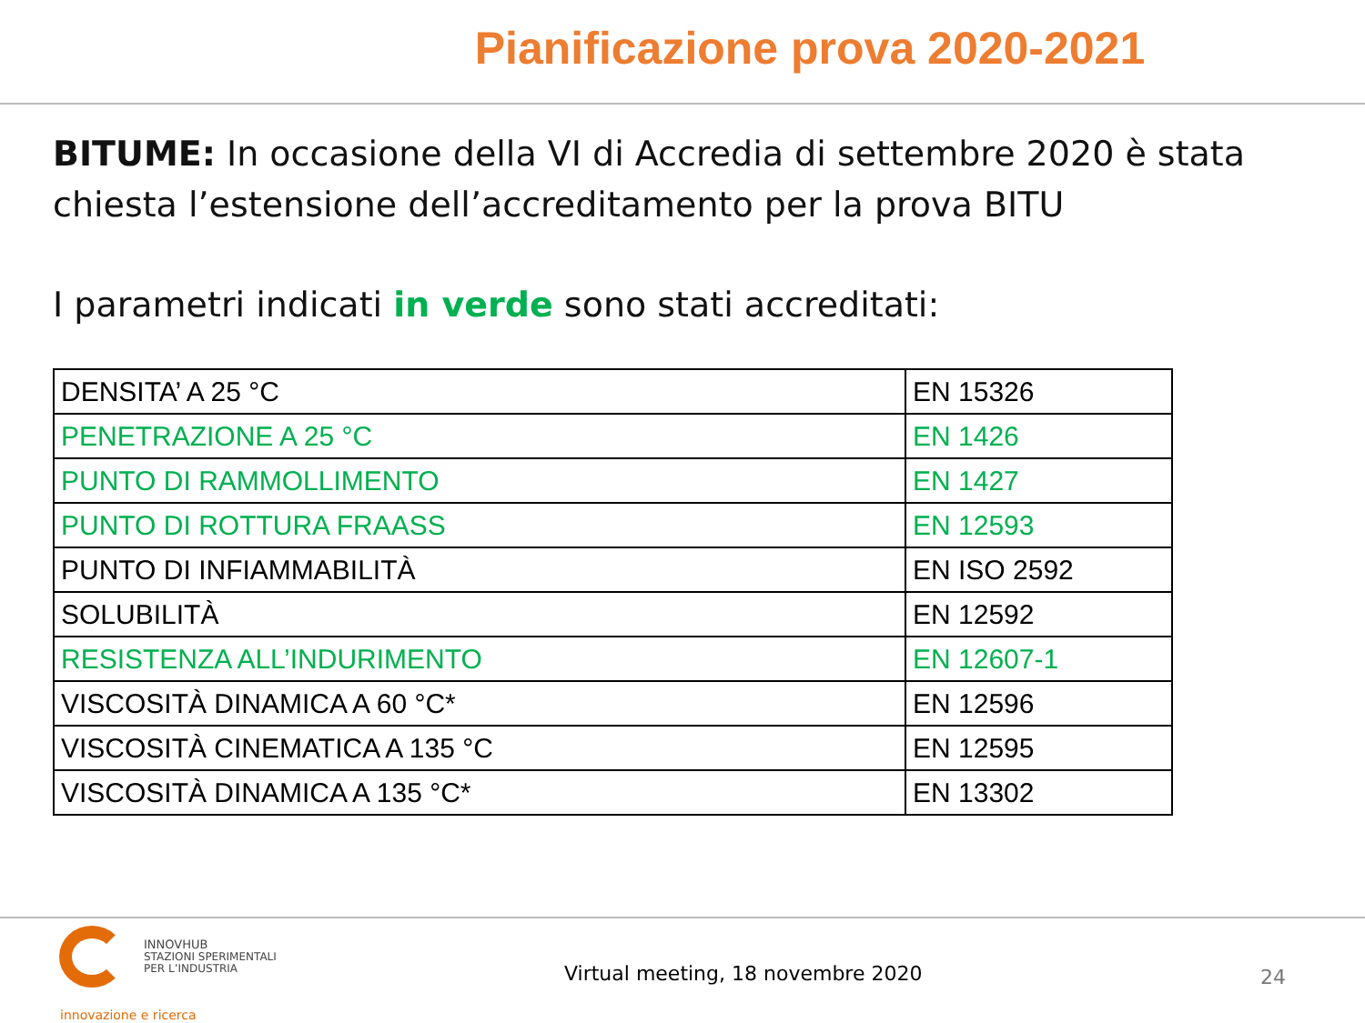Pianificazione prova 2020-2021
BITUME: In occasione della VI di Accredia di settembre 2020 è stata chiesta l’estensione dell’accreditamento per la prova BITU
I parametri indicati in verde sono stati accreditati:
| DENSITA’ A 25 °C | EN 15326 |
| PENETRAZIONE A 25 °C | EN 1426 |
| PUNTO DI RAMMOLLIMENTO | EN 1427 |
| PUNTO DI ROTTURA FRAASS | EN 12593 |
| PUNTO DI INFIAMMABILITÀ | EN ISO 2592 |
| SOLUBILITÀ | EN 12592 |
| RESISTENZA ALL’INDURIMENTO | EN 12607-1 |
| VISCOSITÀ DINAMICA A 60 °C* | EN 12596 |
| VISCOSITÀ CINEMATICA A 135 °C | EN 12595 |
| VISCOSITÀ DINAMICA A 135 °C* | EN 13302 |
INNOVHUB
STAZIONI SPERIMENTALI
PER L’INDUSTRIA
innovazione e ricerca
Virtual meeting, 18 novembre 2020
24